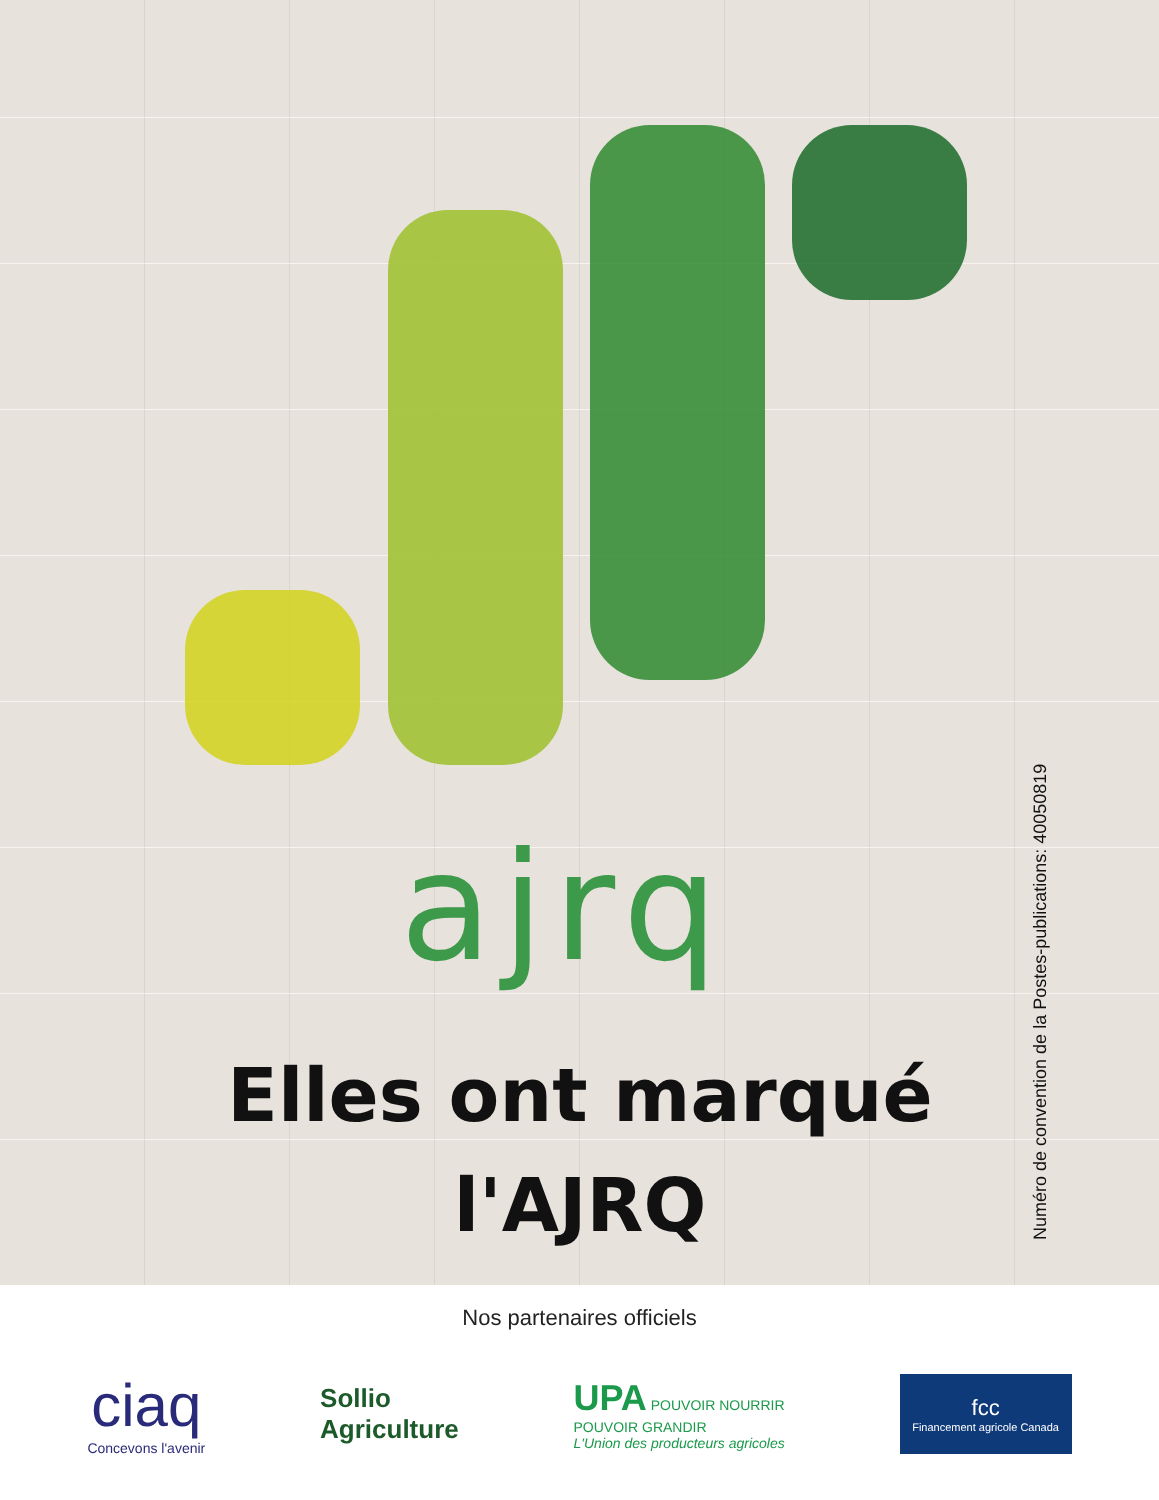ajrq
Elles ont marqué
l'AJRQ
Numéro de convention de la Postes-publications: 40050819
Nos partenaires officiels
ciaq
Concevons l'avenir
Sollio
Agriculture
UPA POUVOIR NOURRIR
POUVOIR GRANDIR
L'Union des producteurs agricoles
fcc
Financement agricole Canada